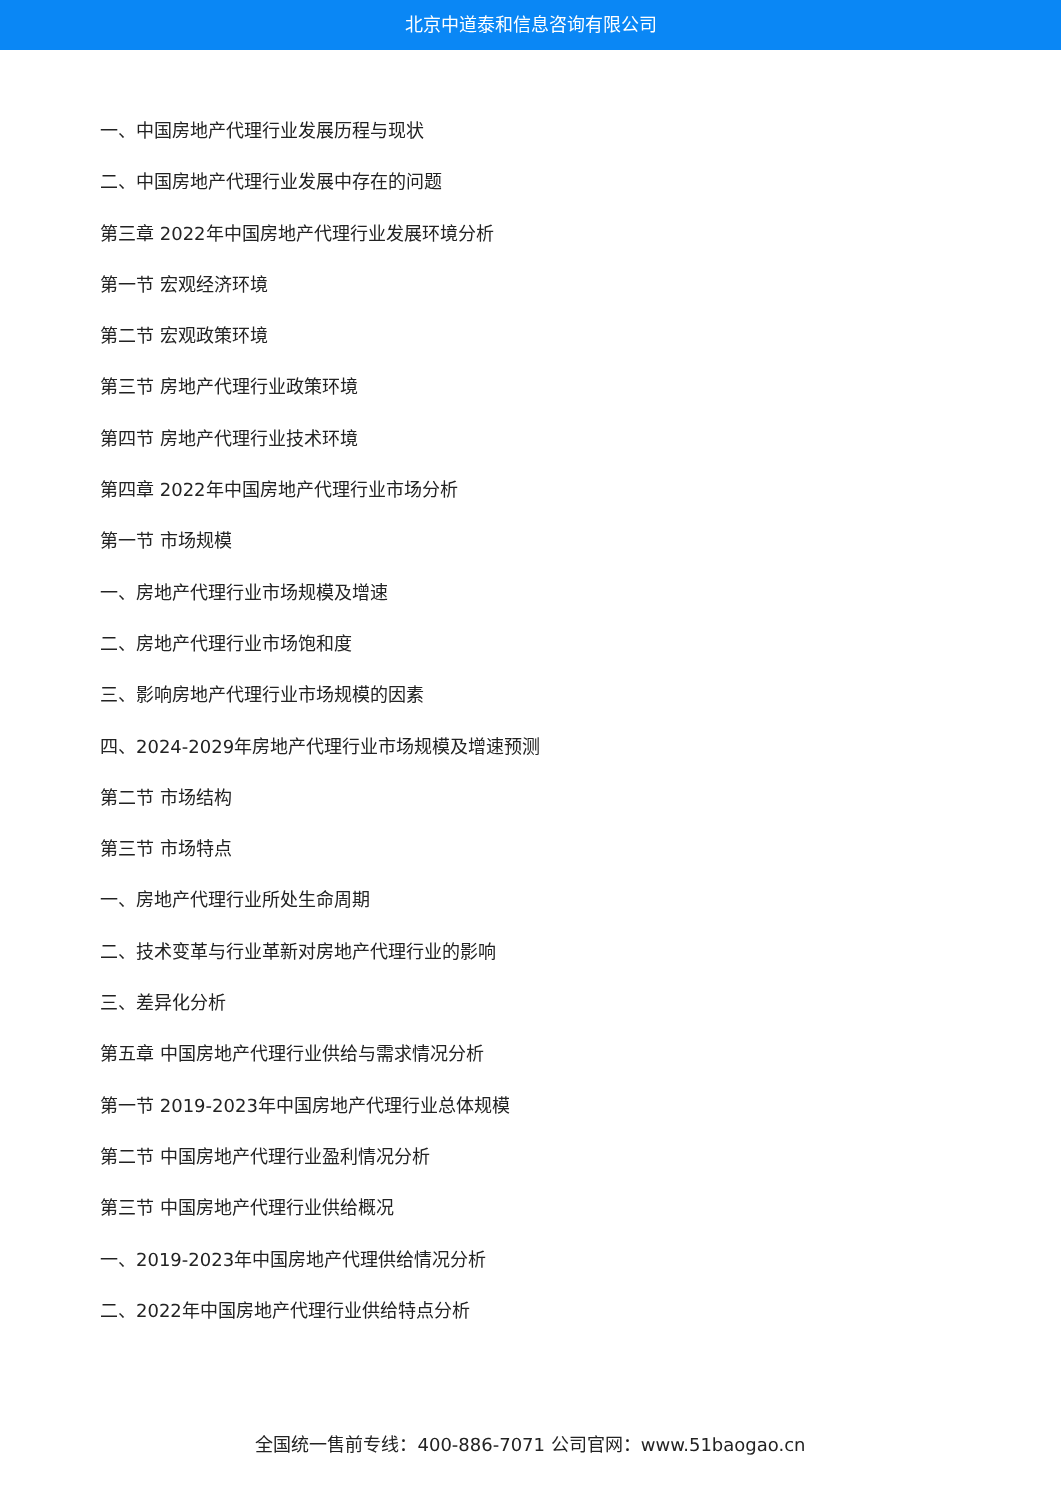北京中道泰和信息咨询有限公司
一、中国房地产代理行业发展历程与现状
二、中国房地产代理行业发展中存在的问题
第三章 2022年中国房地产代理行业发展环境分析
第一节 宏观经济环境
第二节 宏观政策环境
第三节 房地产代理行业政策环境
第四节 房地产代理行业技术环境
第四章 2022年中国房地产代理行业市场分析
第一节 市场规模
一、房地产代理行业市场规模及增速
二、房地产代理行业市场饱和度
三、影响房地产代理行业市场规模的因素
四、2024-2029年房地产代理行业市场规模及增速预测
第二节 市场结构
第三节 市场特点
一、房地产代理行业所处生命周期
二、技术变革与行业革新对房地产代理行业的影响
三、差异化分析
第五章 中国房地产代理行业供给与需求情况分析
第一节 2019-2023年中国房地产代理行业总体规模
第二节 中国房地产代理行业盈利情况分析
第三节 中国房地产代理行业供给概况
一、2019-2023年中国房地产代理供给情况分析
二、2022年中国房地产代理行业供给特点分析
全国统一售前专线：400-886-7071 公司官网：www.51baogao.cn